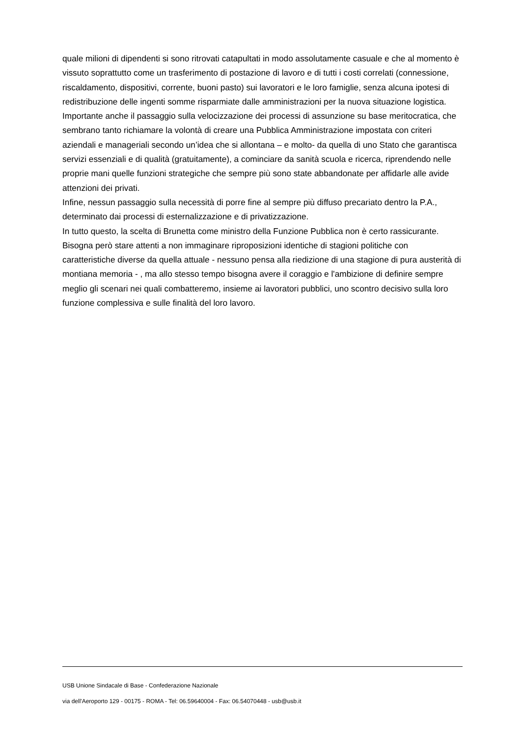quale milioni di dipendenti si sono ritrovati catapultati in modo assolutamente casuale e che al momento è vissuto soprattutto come un trasferimento di postazione di lavoro e di tutti i costi correlati (connessione, riscaldamento, dispositivi, corrente, buoni pasto) sui lavoratori e le loro famiglie, senza alcuna ipotesi di redistribuzione delle ingenti somme risparmiate dalle amministrazioni per la nuova situazione logistica.
Importante anche il passaggio sulla velocizzazione dei processi di assunzione su base meritocratica, che sembrano tanto richiamare la volontà di creare una Pubblica Amministrazione impostata con criteri aziendali e manageriali secondo un’idea che si allontana – e molto- da quella di uno Stato che garantisca servizi essenziali e di qualità (gratuitamente), a cominciare da sanità scuola e ricerca, riprendendo nelle proprie mani quelle funzioni strategiche che sempre più sono state abbandonate per affidarle alle avide attenzioni dei privati.
Infine, nessun passaggio sulla necessità di porre fine al sempre più diffuso precariato dentro la P.A., determinato dai processi di esternalizzazione e di privatizzazione.
In tutto questo, la scelta di Brunetta come ministro della Funzione Pubblica non è certo rassicurante. Bisogna però stare attenti a non immaginare riproposizioni identiche di stagioni politiche con caratteristiche diverse da quella attuale - nessuno pensa alla riedizione di una stagione di pura austerità di montiana memoria - , ma allo stesso tempo bisogna avere il coraggio e l'ambizione di definire sempre meglio gli scenari nei quali combatteremo, insieme ai lavoratori pubblici, uno scontro decisivo sulla loro funzione complessiva e sulle finalità del loro lavoro.
USB Unione Sindacale di Base - Confederazione Nazionale
via dell'Aeroporto 129 - 00175 - ROMA - Tel: 06.59640004 - Fax: 06.54070448 - usb@usb.it